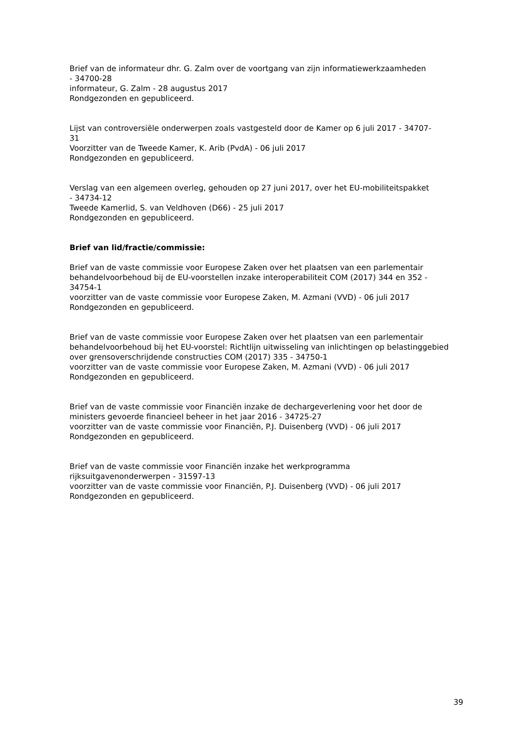Brief van de informateur dhr. G. Zalm over de voortgang van zijn informatiewerkzaamheden
- 34700-28
informateur, G. Zalm - 28 augustus 2017
Rondgezonden en gepubliceerd.
Lijst van controversiële onderwerpen zoals vastgesteld door de Kamer op 6 juli 2017 - 34707-
31
Voorzitter van de Tweede Kamer, K. Arib (PvdA) - 06 juli 2017
Rondgezonden en gepubliceerd.
Verslag van een algemeen overleg, gehouden op 27 juni 2017, over het EU-mobiliteitspakket
- 34734-12
Tweede Kamerlid, S. van Veldhoven (D66) - 25 juli 2017
Rondgezonden en gepubliceerd.
Brief van lid/fractie/commissie:
Brief van de vaste commissie voor Europese Zaken over het plaatsen van een parlementair behandelvoorbehoud bij de EU-voorstellen inzake interoperabiliteit COM (2017) 344 en 352 - 34754-1
voorzitter van de vaste commissie voor Europese Zaken, M. Azmani (VVD) - 06 juli 2017
Rondgezonden en gepubliceerd.
Brief van de vaste commissie voor Europese Zaken over het plaatsen van een parlementair behandelvoorbehoud bij het EU-voorstel: Richtlijn uitwisseling van inlichtingen op belastinggebied over grensoverschrijdende constructies COM (2017) 335 - 34750-1
voorzitter van de vaste commissie voor Europese Zaken, M. Azmani (VVD) - 06 juli 2017
Rondgezonden en gepubliceerd.
Brief van de vaste commissie voor Financiën inzake de dechargeverlening voor het door de ministers gevoerde financieel beheer in het jaar 2016 - 34725-27
voorzitter van de vaste commissie voor Financiën, P.J. Duisenberg (VVD) - 06 juli 2017
Rondgezonden en gepubliceerd.
Brief van de vaste commissie voor Financiën inzake het werkprogramma
rijksuitgavenonderwerpen - 31597-13
voorzitter van de vaste commissie voor Financiën, P.J. Duisenberg (VVD) - 06 juli 2017
Rondgezonden en gepubliceerd.
39